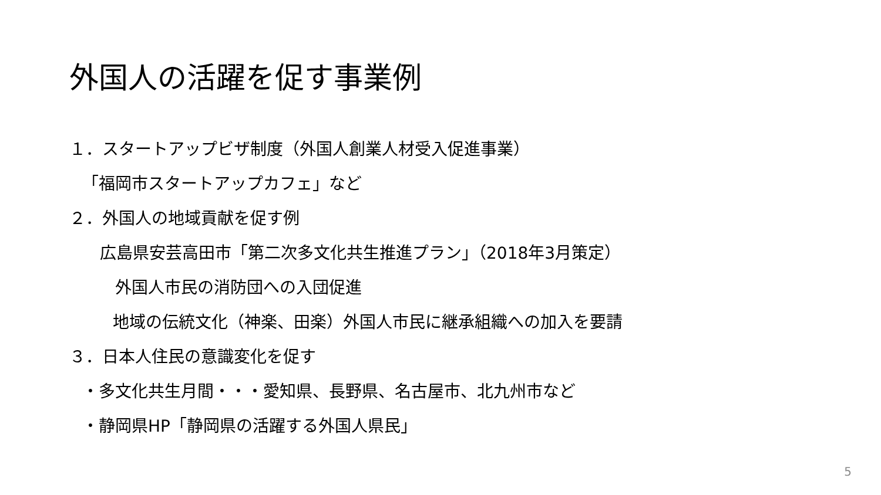外国人の活躍を促す事業例
１．スタートアップビザ制度（外国人創業人材受入促進事業）
「福岡市スタートアップカフェ」など
２．外国人の地域貢献を促す例
広島県安芸高田市「第二次多文化共生推進プラン」（2018年3月策定）
外国人市民の消防団への入団促進
地域の伝統文化（神楽、田楽）外国人市民に継承組織への加入を要請
３．日本人住民の意識変化を促す
・多文化共生月間・・・愛知県、長野県、名古屋市、北九州市など
・静岡県HP「静岡県の活躍する外国人県民」
5